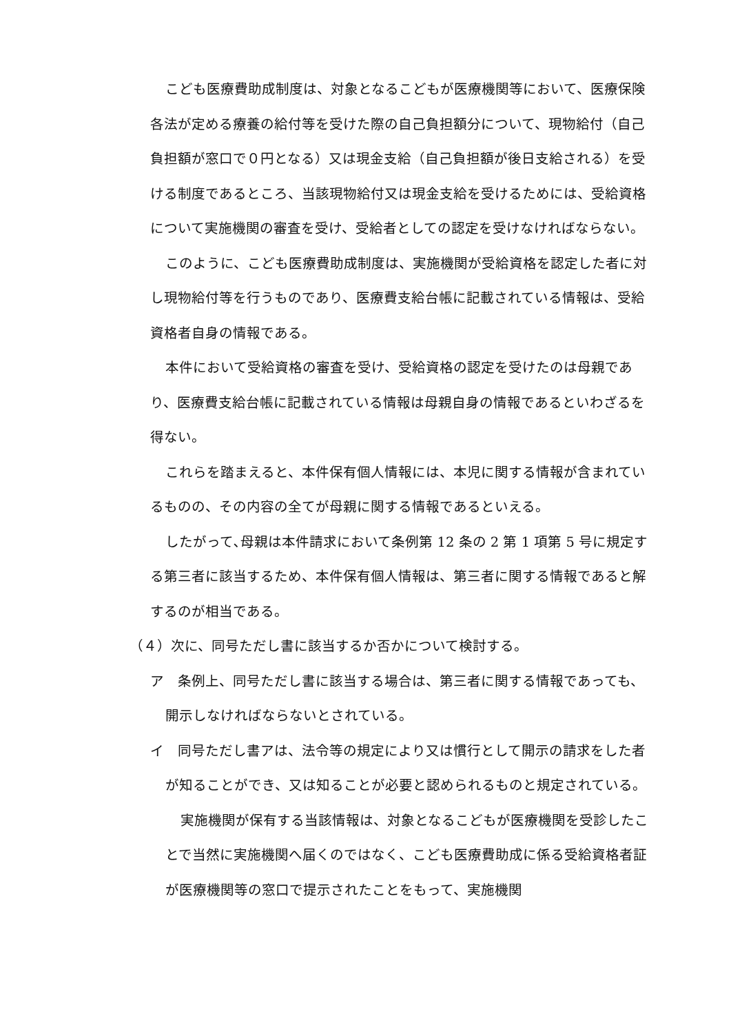こども医療費助成制度は、対象となるこどもが医療機関等において、医療保険各法が定める療養の給付等を受けた際の自己負担額分について、現物給付（自己負担額が窓口で０円となる）又は現金支給（自己負担額が後日支給される）を受ける制度であるところ、当該現物給付又は現金支給を受けるためには、受給資格について実施機関の審査を受け、受給者としての認定を受けなければならない。
このように、こども医療費助成制度は、実施機関が受給資格を認定した者に対し現物給付等を行うものであり、医療費支給台帳に記載されている情報は、受給資格者自身の情報である。
本件において受給資格の審査を受け、受給資格の認定を受けたのは母親であり、医療費支給台帳に記載されている情報は母親自身の情報であるといわざるを得ない。
これらを踏まえると、本件保有個人情報には、本児に関する情報が含まれているものの、その内容の全てが母親に関する情報であるといえる。
したがって､母親は本件請求において条例第 12 条の 2 第 1 項第 5 号に規定する第三者に該当するため、本件保有個人情報は、第三者に関する情報であると解するのが相当である。
（４）次に、同号ただし書に該当するか否かについて検討する。
ア　条例上、同号ただし書に該当する場合は、第三者に関する情報であっても、開示しなければならないとされている。
イ　同号ただし書アは、法令等の規定により又は慣行として開示の請求をした者が知ることができ、又は知ることが必要と認められるものと規定されている。
実施機関が保有する当該情報は、対象となるこどもが医療機関を受診したことで当然に実施機関へ届くのではなく、こども医療費助成に係る受給資格者証が医療機関等の窓口で提示されたことをもって、実施機関